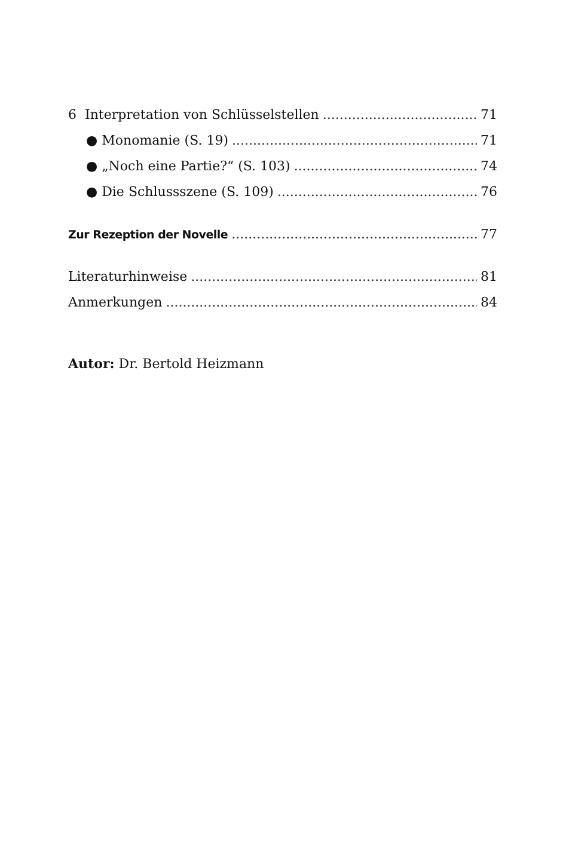6 Interpretation von Schlüsselstellen 71
● Monomanie (S. 19) 71
● „Noch eine Partie?“ (S. 103) 74
● Die Schlussszene (S. 109) 76
Zur Rezeption der Novelle 77
Literaturhinweise 81
Anmerkungen 84
Autor: Dr. Bertold Heizmann